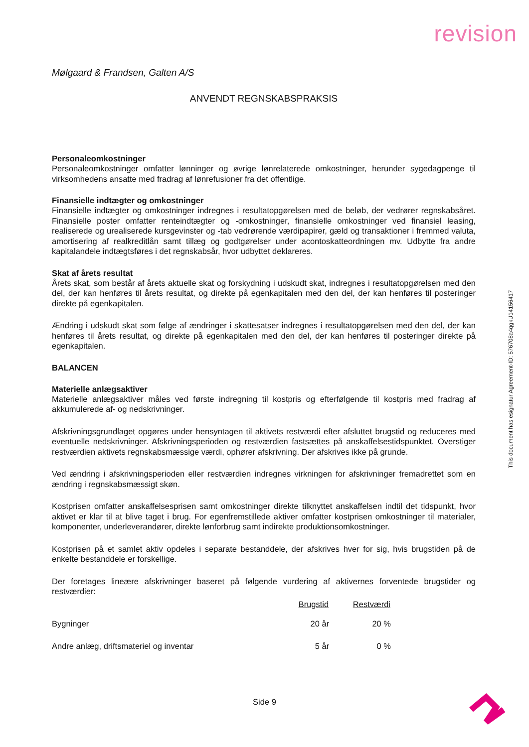revision
Mølgaard & Frandsen, Galten A/S
ANVENDT REGNSKABSPRAKSIS
Personaleomkostninger
Personaleomkostninger omfatter lønninger og øvrige lønrelaterede omkostninger, herunder sygedagpenge til virksomhedens ansatte med fradrag af lønrefusioner fra det offentlige.
Finansielle indtægter og omkostninger
Finansielle indtægter og omkostninger indregnes i resultatopgørelsen med de beløb, der vedrører regnskabsåret. Finansielle poster omfatter renteindtægter og -omkostninger, finansielle omkostninger ved finansiel leasing, realiserede og urealiserede kursgevinster og -tab vedrørende værdipapirer, gæld og transaktioner i fremmed valuta, amortisering af realkreditlån samt tillæg og godtgørelser under acontoskatteordningen mv. Udbytte fra andre kapitalandele indtægtsføres i det regnskabsår, hvor udbyttet deklareres.
Skat af årets resultat
Årets skat, som består af årets aktuelle skat og forskydning i udskudt skat, indregnes i resultatopgørelsen med den del, der kan henføres til årets resultat, og direkte på egenkapitalen med den del, der kan henføres til posteringer direkte på egenkapitalen.
Ændring i udskudt skat som følge af ændringer i skattesatser indregnes i resultatopgørelsen med den del, der kan henføres til årets resultat, og direkte på egenkapitalen med den del, der kan henføres til posteringer direkte på egenkapitalen.
BALANCEN
Materielle anlægsaktiver
Materielle anlægsaktiver måles ved første indregning til kostpris og efterfølgende til kostpris med fradrag af akkumulerede af- og nedskrivninger.
Afskrivningsgrundlaget opgøres under hensyntagen til aktivets restværdi efter afsluttet brugstid og reduceres med eventuelle nedskrivninger. Afskrivningsperioden og restværdien fastsættes på anskaffelsestidspunktet. Overstiger restværdien aktivets regnskabsmæssige værdi, ophører afskrivning. Der afskrives ikke på grunde.
Ved ændring i afskrivningsperioden eller restværdien indregnes virkningen for afskrivninger fremadrettet som en ændring i regnskabsmæssigt skøn.
Kostprisen omfatter anskaffelsesprisen samt omkostninger direkte tilknyttet anskaffelsen indtil det tidspunkt, hvor aktivet er klar til at blive taget i brug. For egenfremstillede aktiver omfatter kostprisen omkostninger til materialer, komponenter, underleverandører, direkte lønforbrug samt indirekte produktionsomkostninger.
Kostprisen på et samlet aktiv opdeles i separate bestanddele, der afskrives hver for sig, hvis brugstiden på de enkelte bestanddele er forskellige.
Der foretages lineære afskrivninger baseret på følgende vurdering af aktivernes forventede brugstider og restværdier:
| | Brugstid | Restværdi |
| --- | --- | --- |
| Bygninger | 20 år | 20 % |
| Andre anlæg, driftsmateriel og inventar | 5 år | 0 % |
This document has esignatur Agreement-ID: 576708a4qgkU14156417
Side 9